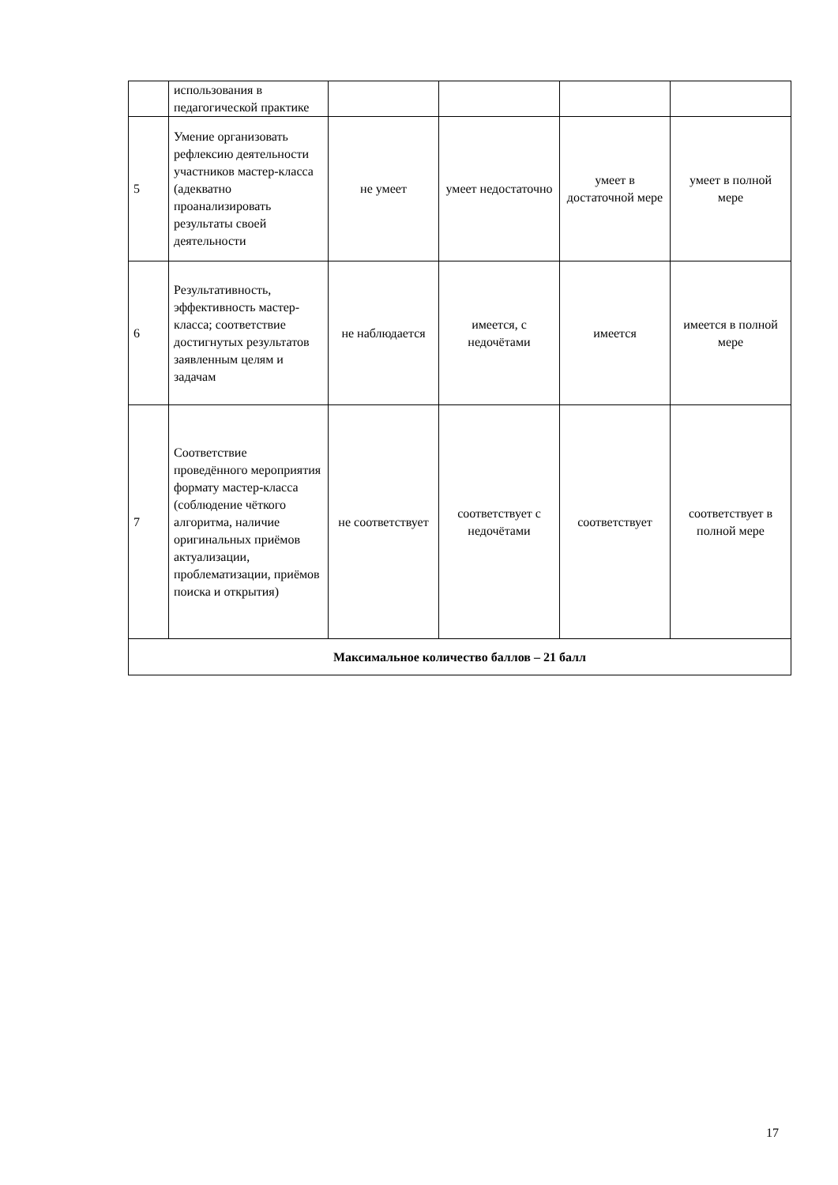| | использования в педагогической практике | | | | |
| 5 | Умение организовать рефлексию деятельности участников мастер-класса (адекватно проанализировать результаты своей деятельности | не умеет | умеет недостаточно | умеет в достаточной мере | умеет в полной мере |
| 6 | Результативность, эффективность мастер-класса; соответствие достигнутых результатов заявленным целям и задачам | не наблюдается | имеется, с недочётами | имеется | имеется в полной мере |
| 7 | Соответствие проведённого мероприятия формату мастер-класса (соблюдение чёткого алгоритма, наличие оригинальных приёмов актуализации, проблематизации, приёмов поиска и открытия) | не соответствует | соответствует с недочётами | соответствует | соответствует в полной мере |
| Максимальное количество баллов – 21 балл | | | | | |
17